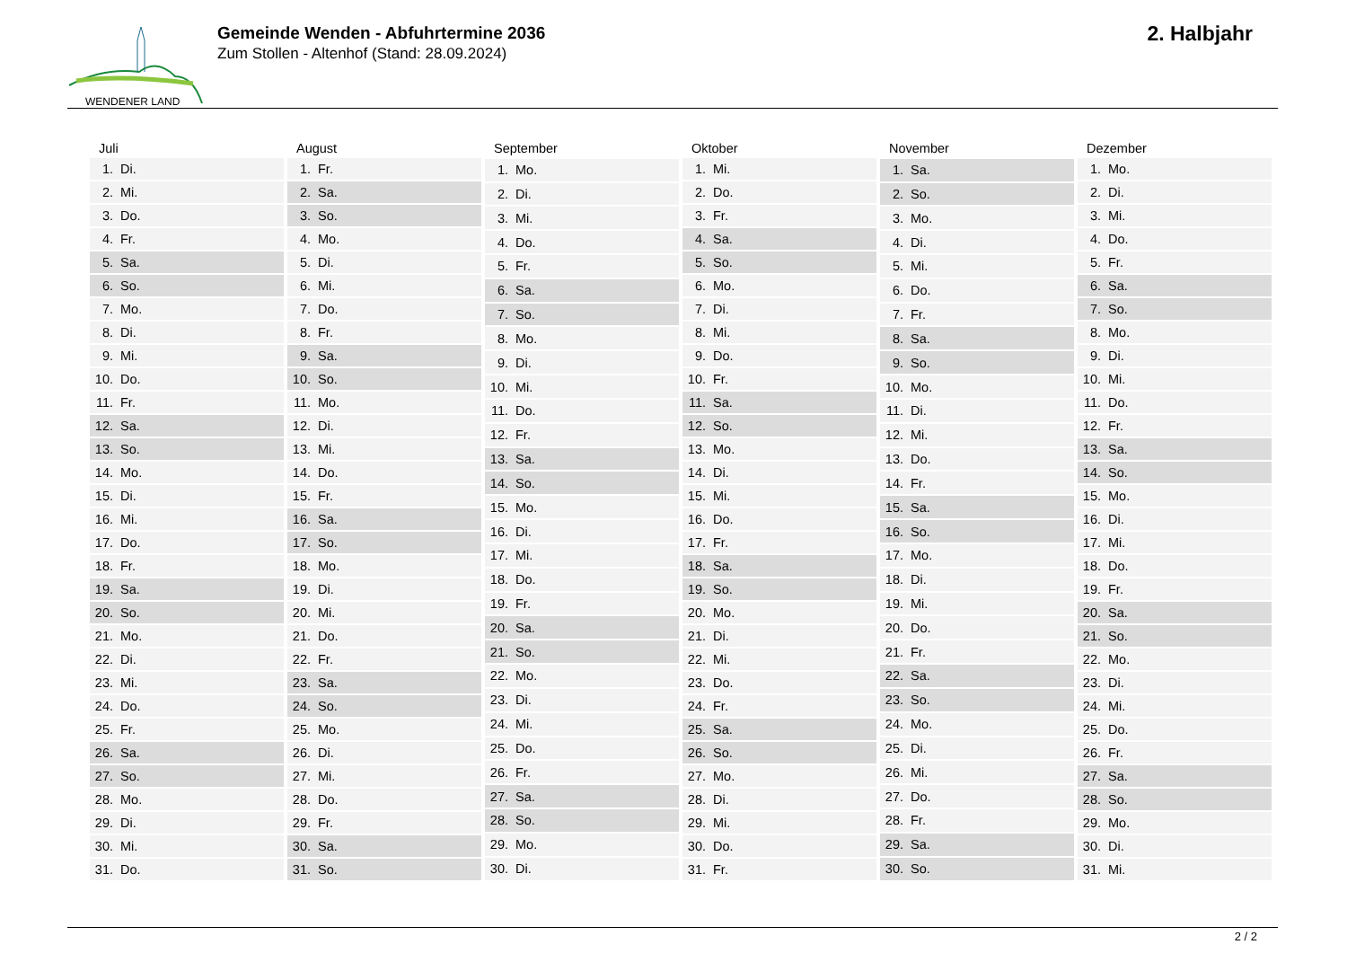WENDENER LAND
Gemeinde Wenden - Abfuhrtermine 2036
Zum Stollen - Altenhof (Stand: 28.09.2024)
2. Halbjahr
| Juli | |
| --- | --- |
| 1. | Di. |
| 2. | Mi. |
| 3. | Do. |
| 4. | Fr. |
| 5. | Sa. |
| 6. | So. |
| 7. | Mo. |
| 8. | Di. |
| 9. | Mi. |
| 10. | Do. |
| 11. | Fr. |
| 12. | Sa. |
| 13. | So. |
| 14. | Mo. |
| 15. | Di. |
| 16. | Mi. |
| 17. | Do. |
| 18. | Fr. |
| 19. | Sa. |
| 20. | So. |
| 21. | Mo. |
| 22. | Di. |
| 23. | Mi. |
| 24. | Do. |
| 25. | Fr. |
| 26. | Sa. |
| 27. | So. |
| 28. | Mo. |
| 29. | Di. |
| 30. | Mi. |
| 31. | Do. |
| August | |
| --- | --- |
| 1. | Fr. |
| 2. | Sa. |
| 3. | So. |
| 4. | Mo. |
| 5. | Di. |
| 6. | Mi. |
| 7. | Do. |
| 8. | Fr. |
| 9. | Sa. |
| 10. | So. |
| 11. | Mo. |
| 12. | Di. |
| 13. | Mi. |
| 14. | Do. |
| 15. | Fr. |
| 16. | Sa. |
| 17. | So. |
| 18. | Mo. |
| 19. | Di. |
| 20. | Mi. |
| 21. | Do. |
| 22. | Fr. |
| 23. | Sa. |
| 24. | So. |
| 25. | Mo. |
| 26. | Di. |
| 27. | Mi. |
| 28. | Do. |
| 29. | Fr. |
| 30. | Sa. |
| 31. | So. |
| September | |
| --- | --- |
| 1. | Mo. |
| 2. | Di. |
| 3. | Mi. |
| 4. | Do. |
| 5. | Fr. |
| 6. | Sa. |
| 7. | So. |
| 8. | Mo. |
| 9. | Di. |
| 10. | Mi. |
| 11. | Do. |
| 12. | Fr. |
| 13. | Sa. |
| 14. | So. |
| 15. | Mo. |
| 16. | Di. |
| 17. | Mi. |
| 18. | Do. |
| 19. | Fr. |
| 20. | Sa. |
| 21. | So. |
| 22. | Mo. |
| 23. | Di. |
| 24. | Mi. |
| 25. | Do. |
| 26. | Fr. |
| 27. | Sa. |
| 28. | So. |
| 29. | Mo. |
| 30. | Di. |
| Oktober | |
| --- | --- |
| 1. | Mi. |
| 2. | Do. |
| 3. | Fr. |
| 4. | Sa. |
| 5. | So. |
| 6. | Mo. |
| 7. | Di. |
| 8. | Mi. |
| 9. | Do. |
| 10. | Fr. |
| 11. | Sa. |
| 12. | So. |
| 13. | Mo. |
| 14. | Di. |
| 15. | Mi. |
| 16. | Do. |
| 17. | Fr. |
| 18. | Sa. |
| 19. | So. |
| 20. | Mo. |
| 21. | Di. |
| 22. | Mi. |
| 23. | Do. |
| 24. | Fr. |
| 25. | Sa. |
| 26. | So. |
| 27. | Mo. |
| 28. | Di. |
| 29. | Mi. |
| 30. | Do. |
| 31. | Fr. |
| November | |
| --- | --- |
| 1. | Sa. |
| 2. | So. |
| 3. | Mo. |
| 4. | Di. |
| 5. | Mi. |
| 6. | Do. |
| 7. | Fr. |
| 8. | Sa. |
| 9. | So. |
| 10. | Mo. |
| 11. | Di. |
| 12. | Mi. |
| 13. | Do. |
| 14. | Fr. |
| 15. | Sa. |
| 16. | So. |
| 17. | Mo. |
| 18. | Di. |
| 19. | Mi. |
| 20. | Do. |
| 21. | Fr. |
| 22. | Sa. |
| 23. | So. |
| 24. | Mo. |
| 25. | Di. |
| 26. | Mi. |
| 27. | Do. |
| 28. | Fr. |
| 29. | Sa. |
| 30. | So. |
| Dezember | |
| --- | --- |
| 1. | Mo. |
| 2. | Di. |
| 3. | Mi. |
| 4. | Do. |
| 5. | Fr. |
| 6. | Sa. |
| 7. | So. |
| 8. | Mo. |
| 9. | Di. |
| 10. | Mi. |
| 11. | Do. |
| 12. | Fr. |
| 13. | Sa. |
| 14. | So. |
| 15. | Mo. |
| 16. | Di. |
| 17. | Mi. |
| 18. | Do. |
| 19. | Fr. |
| 20. | Sa. |
| 21. | So. |
| 22. | Mo. |
| 23. | Di. |
| 24. | Mi. |
| 25. | Do. |
| 26. | Fr. |
| 27. | Sa. |
| 28. | So. |
| 29. | Mo. |
| 30. | Di. |
| 31. | Mi. |
2 / 2